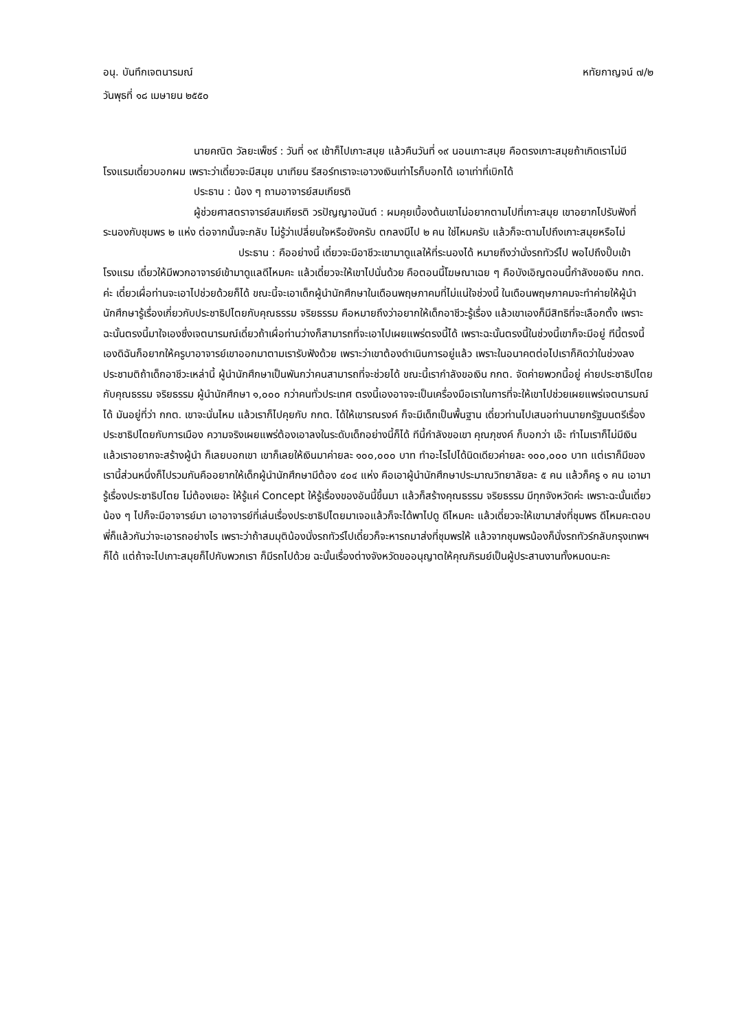อนุ. บันทึกเจตนารมณ์ หทัยกาญจน์ ๗/๒
วันพุธที่ ๑๘ เมษายน ๒๕๕๐
นายคณิต วัลยะเพ็ชร์ : วันที่ ๑๙ เช้าก็ไปเกาะสมุย แล้วคืนวันที่ ๑๙ นอนเกาะสมุย คือตรงเกาะสมุยถ้าเกิดเราไม่มีโรงแรมเดี๋ยวบอกผม เพราะว่าเดี๋ยวจะมีสมุย นาเทียน รีสอร์ทเราจะเอาวงเงินเท่าไรก็บอกได้ เอาเท่าที่เบิกได้
ประธาน : น้อง ๆ ถามอาจารย์สมเกียรติ
ผู้ช่วยศาสตราจารย์สมเกียรติ วรปัญญาอนันต์ : ผมคุยเบื้องต้นเขาไม่อยากตามไปที่เกาะสมุย เขาอยากไปรับฟังที่ระนองกับชุมพร ๒ แห่ง ต่อจากนั้นจะกลับ ไม่รู้ว่าเปลี่ยนใจหรือยังครับ ตกลงมีไป ๒ คน ใช่ไหมครับ แล้วก็จะตามไปถึงเกาะสมุยหรือไม่
ประธาน : คืออย่างนี้ เดี๋ยวจะมีอาชีวะเขามาดูแลให้ที่ระนองได้ หมายถึงว่านั่งรถทัวร์ไป พอไปถึงปั๊บเข้าโรงแรม เดี๋ยวให้มีพวกอาจารย์เข้ามาดูแลดีไหมคะ แล้วเดี๋ยวจะให้เขาไปนั่นด้วย คือตอนนี้โฆษณาเฉย ๆ คือบังเอิญตอนนี้กำลังขอเงิน กกต. ค่ะ เดี๋ยวเผื่อท่านจะเอาไปช่วยด้วยก็ได้ ขณะนี้จะเอาเด็กผู้นำนักศึกษาในเดือนพฤษภาคมที่ไม่แน่ใจช่วงนี้ ในเดือนพฤษภาคมจะทำค่ายให้ผู้นำนักศึกษารู้เรื่องเกี่ยวกับประชาธิปไตยกับคุณธรรม จริยธรรม คือหมายถึงว่าอยากให้เด็กอาชีวะรู้เรื่อง แล้วเขาเองก็มีสิทธิที่จะเลือกตั้ง เพราะฉะนั้นตรงนี้มาใจเองซึ่งเจตนารมณ์เดี๋ยวถ้าเผื่อท่านว่างก็สามารถที่จะเอาไปเผยแพร่ตรงนี้ได้ เพราะฉะนั้นตรงนี้ในช่วงนี้เขาก็จะมีอยู่ ทีนี้ตรงนี้เองดิฉันก็อยากให้ครูบาอาจารย์เขาออกมาตามเรารับฟังด้วย เพราะว่าเขาต้องดำเนินการอยู่แล้ว เพราะในอนาคตต่อไปเราก็คิดว่าในช่วงลงประชามติถ้าเด็กอาชีวะเหล่านี้ ผู้นำนักศึกษาเป็นพันกว่าคนสามารถที่จะช่วยได้ ขณะนี้เรากำลังขอเงิน กกต. จัดค่ายพวกนี้อยู่ ค่ายประชาธิปไตยกับคุณธรรม จริยธรรม ผู้นำนักศึกษา ๑,๐๐๐ กว่าคนทั่วประเทศ ตรงนี้เองอาจจะเป็นเครื่องมือเราในการที่จะให้เขาไปช่วยเผยแพร่เจตนารมณ์ได้ มันอยู่ที่ว่า กกต. เขาจะนั่นไหม แล้วเราก็ไปคุยกับ กกต. ได้ให้เขารณรงค์ ก็จะมีเด็กเป็นพื้นฐาน เดี๋ยวท่านไปเสนอท่านนายกรัฐมนตรีเรื่องประชาธิปไตยกับการเมือง ความจริงเผยแพร่ต้องเอาลงในระดับเด็กอย่างนี้ก็ได้ ทีนี้กำลังขอเขา คุณภุชงค์ ก็บอกว่า เอ๊ะ ทำไมเราก็ไม่มีเงิน แล้วเราอยากจะสร้างผู้นำ ก็เลยบอกเขา เขาก็เลยให้เงินมาค่ายละ ๑๐๐,๐๐๐ บาท ทำอะไรไปได้นิดเดียวค่ายละ ๑๐๐,๐๐๐ บาท แต่เราก็มีของเรานี้ส่วนหนึ่งก็ไปรวมกันคืออยากให้เด็กผู้นำนักศึกษามีต้อง ๔๐๔ แห่ง คือเอาผู้นำนักศึกษาประมาณวิทยาลัยละ ๕ คน แล้วก็ครู ๑ คน เอามารู้เรื่องประชาธิปไตย ไม่ต้องเยอะ ให้รู้แค่ Concept ให้รู้เรื่องของอันนี้ขึ้นมา แล้วก็สร้างคุณธรรม จริยธรรม มีทุกจังหวัดค่ะ เพราะฉะนั้นเดี๋ยวน้อง ๆ ไปก็จะมีอาจารย์มา เอาอาจารย์ที่เล่นเรื่องประชาธิปไตยมาเจอแล้วก็จะได้พาไปดู ดีไหมคะ แล้วเดี๋ยวจะให้เขามาส่งที่ชุมพร ดีไหมคะตอบพี่ก็แล้วกันว่าจะเอารถอย่างไร เพราะว่าถ้าสมมุติน้องนั่งรถทัวร์ไปเดี๋ยวก็จะหารถมาส่งที่ชุมพรให้ แล้วจากชุมพรน้องก็นั่งรถทัวร์กลับกรุงเทพฯ ก็ได้ แต่ถ้าจะไปเกาะสมุยก็ไปกับพวกเรา ก็มีรถไปด้วย ฉะนั้นเรื่องต่างจังหวัดขออนุญาตให้คุณภิรมย์เป็นผู้ประสานงานทั้งหมดนะคะ